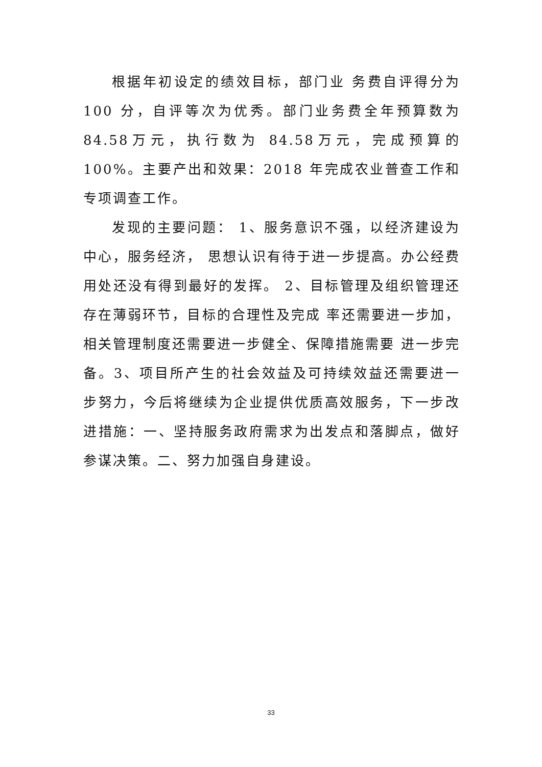根据年初设定的绩效目标，部门业 务费自评得分为100 分，自评等次为优秀。部门业务费全年预算数为84.58万元，执行数为 84.58万元，完成预算的 100%。主要产出和效果：2018 年完成农业普查工作和专项调查工作。
发现的主要问题： 1、服务意识不强，以经济建设为中心，服务经济， 思想认识有待于进一步提高。办公经费用处还没有得到最好的发挥。 2、目标管理及组织管理还存在薄弱环节，目标的合理性及完成 率还需要进一步加，相关管理制度还需要进一步健全、保障措施需要 进一步完备。3、项目所产生的社会效益及可持续效益还需要进一步努力，今后将继续为企业提供优质高效服务，下一步改进措施：一、坚持服务政府需求为出发点和落脚点，做好参谋决策。二、努力加强自身建设。
33